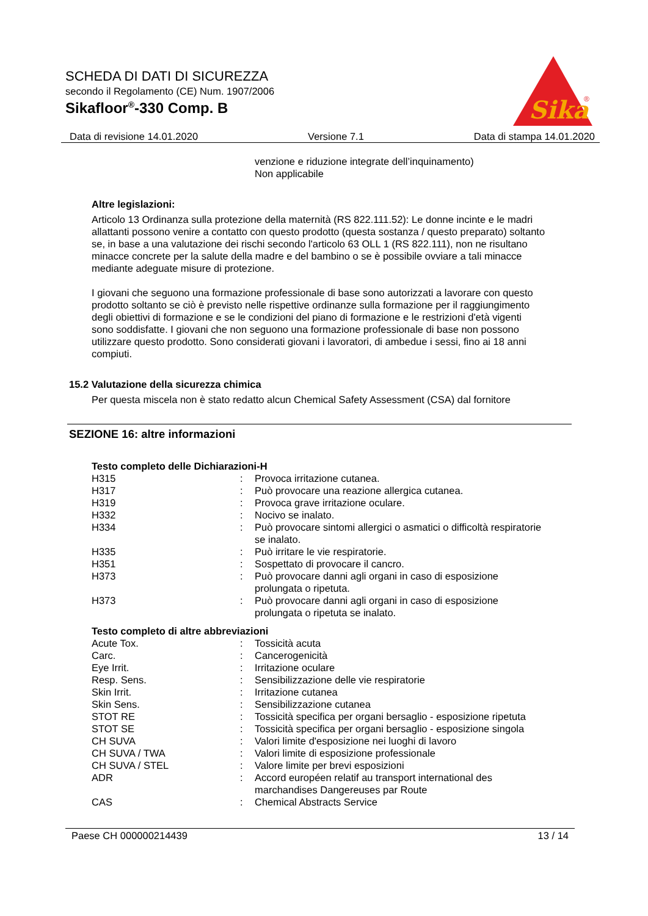SCHEDA DI DATI DI SICUREZZA
secondo il Regolamento (CE) Num. 1907/2006
Sikafloor<sup>®</sup>-330 Comp. B
Sika
®
Data di revisione 14.01.2020 Versione 7.1 Data di stampa 14.01.2020
venzione e riduzione integrate dell’inquinamento)
Non applicabile
Altre legislazioni:
Articolo 13 Ordinanza sulla protezione della maternità (RS 822.111.52): Le donne incinte e le madri allattanti possono venire a contatto con questo prodotto (questa sostanza / questo preparato) soltanto se, in base a una valutazione dei rischi secondo l'articolo 63 OLL 1 (RS 822.111), non ne risultano minacce concrete per la salute della madre e del bambino o se è possibile ovviare a tali minacce mediante adeguate misure di protezione.
I giovani che seguono una formazione professionale di base sono autorizzati a lavorare con questo prodotto soltanto se ciò è previsto nelle rispettive ordinanze sulla formazione per il raggiungimento degli obiettivi di formazione e se le condizioni del piano di formazione e le restrizioni d'età vigenti sono soddisfatte. I giovani che non seguono una formazione professionale di base non possono utilizzare questo prodotto. Sono considerati giovani i lavoratori, di ambedue i sessi, fino ai 18 anni compiuti.
15.2 Valutazione della sicurezza chimica
Per questa miscela non è stato redatto alcun Chemical Safety Assessment (CSA) dal fornitore
SEZIONE 16: altre informazioni
Testo completo delle Dichiarazioni-H
| H315 | : | Provoca irritazione cutanea. |
| H317 | : | Può provocare una reazione allergica cutanea. |
| H319 | : | Provoca grave irritazione oculare. |
| H332 | : | Nocivo se inalato. |
| H334 | : | Può provocare sintomi allergici o asmatici o difficoltà respiratorie se inalato. |
| H335 | : | Può irritare le vie respiratorie. |
| H351 | : | Sospettato di provocare il cancro. |
| H373 | : | Può provocare danni agli organi in caso di esposizione prolungata o ripetuta. |
| H373 | : | Può provocare danni agli organi in caso di esposizione prolungata o ripetuta se inalato. |
Testo completo di altre abbreviazioni
| Acute Tox. | : | Tossicità acuta |
| Carc. | : | Cancerogenicità |
| Eye Irrit. | : | Irritazione oculare |
| Resp. Sens. | : | Sensibilizzazione delle vie respiratorie |
| Skin Irrit. | : | Irritazione cutanea |
| Skin Sens. | : | Sensibilizzazione cutanea |
| STOT RE | : | Tossicità specifica per organi bersaglio - esposizione ripetuta |
| STOT SE | : | Tossicità specifica per organi bersaglio - esposizione singola |
| CH SUVA | : | Valori limite d'esposizione nei luoghi di lavoro |
| CH SUVA / TWA | : | Valori limite di esposizione professionale |
| CH SUVA / STEL | : | Valore limite per brevi esposizioni |
| ADR | : | Accord européen relatif au transport international des marchandises Dangereuses par Route |
| CAS | : | Chemical Abstracts Service |
Paese CH 000000214439 13 / 14